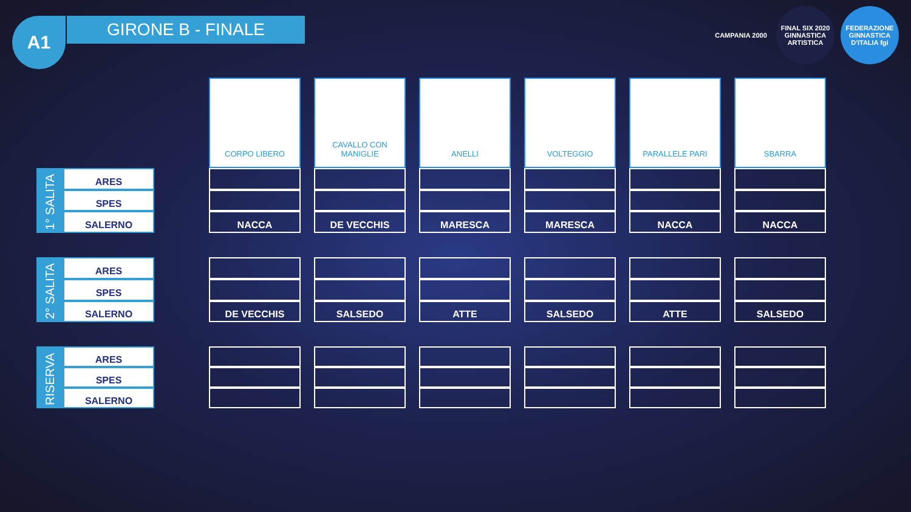A1 GIRONE B - FINALE
CAMPANIA 2000 FINAL SIX 2020 GINNASTICA ARTISTICA
FEDERAZIONE GINNASTICA D'ITALIA fgi
| | | | CORPO LIBERO | | CAVALLO CON MANIGLIE | | ANELLI | | VOLTEGGIO | | PARALLELE PARI | | SBARRA |
| 1° SALITA | ARES | | | | | | | | | | | | |
| | SPES | | | | | | | | | | | | |
| | SALERNO | | NACCA | | DE VECCHIS | | MARESCA | | MARESCA | | NACCA | | NACCA |
| 2° SALITA | ARES | | | | | | | | | | | | |
| | SPES | | | | | | | | | | | | |
| | SALERNO | | DE VECCHIS | | SALSEDO | | ATTE | | SALSEDO | | ATTE | | SALSEDO |
| RISERVA | ARES | | | | | | | | | | | | |
| | SPES | | | | | | | | | | | | |
| | SALERNO | | | | | | | | | | | | |